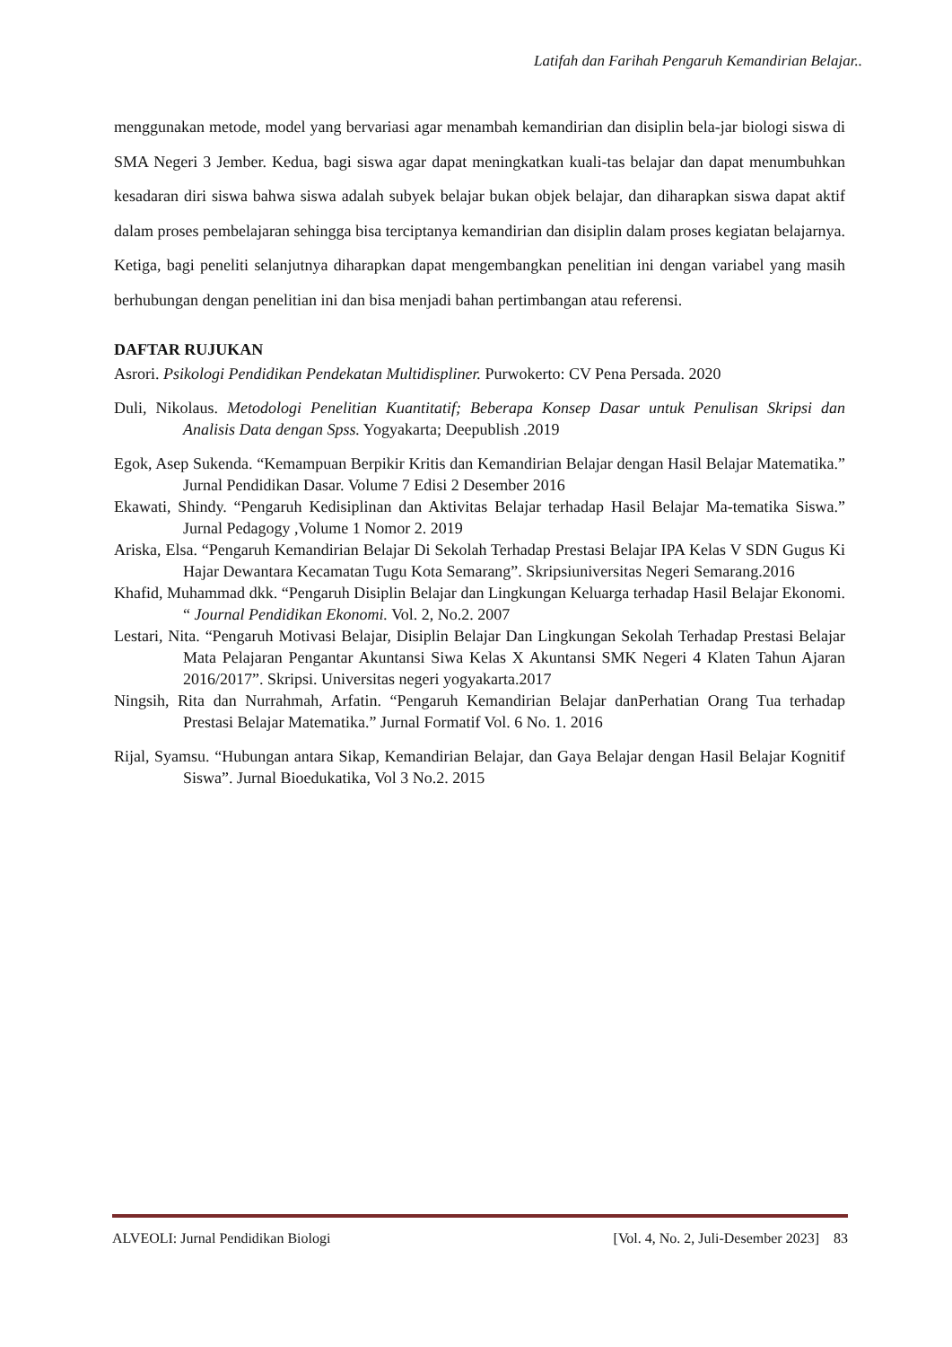Latifah dan Farihah Pengaruh Kemandirian Belajar..
menggunakan metode, model yang bervariasi agar menambah kemandirian dan disiplin bela-jar biologi siswa di SMA Negeri 3 Jember. Kedua, bagi siswa agar dapat meningkatkan kuali-tas belajar dan dapat menumbuhkan kesadaran diri siswa bahwa siswa adalah subyek belajar bukan objek belajar, dan diharapkan siswa dapat aktif dalam proses pembelajaran sehingga bisa terciptanya kemandirian dan disiplin dalam proses kegiatan belajarnya. Ketiga, bagi peneliti selanjutnya diharapkan dapat mengembangkan penelitian ini dengan variabel yang masih berhubungan dengan penelitian ini dan bisa menjadi bahan pertimbangan atau referensi.
DAFTAR RUJUKAN
Asrori. Psikologi Pendidikan Pendekatan Multidispliner. Purwokerto: CV Pena Persada. 2020
Duli, Nikolaus. Metodologi Penelitian Kuantitatif; Beberapa Konsep Dasar untuk Penulisan Skripsi dan Analisis Data dengan Spss. Yogyakarta; Deepublish .2019
Egok, Asep Sukenda. “Kemampuan Berpikir Kritis dan Kemandirian Belajar dengan Hasil Belajar Matematika.” Jurnal Pendidikan Dasar. Volume 7 Edisi 2 Desember 2016
Ekawati, Shindy. “Pengaruh Kedisiplinan dan Aktivitas Belajar terhadap Hasil Belajar Ma-tematika Siswa.” Jurnal Pedagogy ,Volume 1 Nomor 2. 2019
Ariska, Elsa. “Pengaruh Kemandirian Belajar Di Sekolah Terhadap Prestasi Belajar IPA Kelas V SDN Gugus Ki Hajar Dewantara Kecamatan Tugu Kota Semarang”. Skripsiuniversitas Negeri Semarang.2016
Khafid, Muhammad dkk. “Pengaruh Disiplin Belajar dan Lingkungan Keluarga terhadap Hasil Belajar Ekonomi. “ Journal Pendidikan Ekonomi. Vol. 2, No.2. 2007
Lestari, Nita. “Pengaruh Motivasi Belajar, Disiplin Belajar Dan Lingkungan Sekolah Terhadap Prestasi Belajar Mata Pelajaran Pengantar Akuntansi Siwa Kelas X Akuntansi SMK Negeri 4 Klaten Tahun Ajaran 2016/2017”. Skripsi. Universitas negeri yogyakarta.2017
Ningsih, Rita dan Nurrahmah, Arfatin. “Pengaruh Kemandirian Belajar danPerhatian Orang Tua terhadap Prestasi Belajar Matematika.” Jurnal Formatif Vol. 6 No. 1. 2016
Rijal, Syamsu. “Hubungan antara Sikap, Kemandirian Belajar, dan Gaya Belajar dengan Hasil Belajar Kognitif Siswa”. Jurnal Bioedukatika, Vol 3 No.2. 2015
ALVEOLI: Jurnal Pendidikan Biologi [Vol. 4, No. 2, Juli-Desember 2023] 83